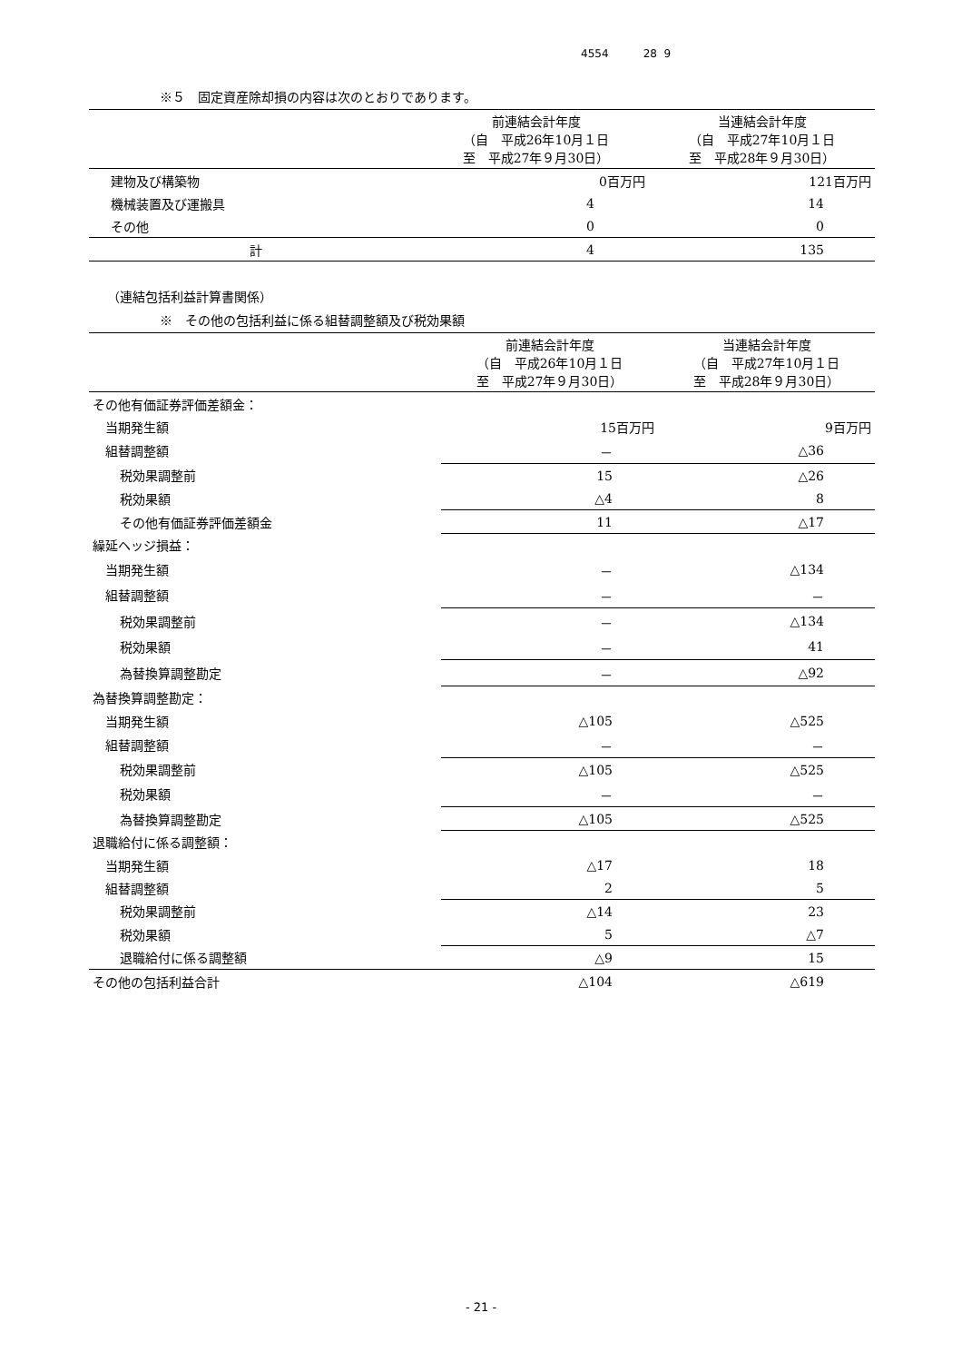4554 28 9
※５　固定資産除却損の内容は次のとおりであります。
| | 前連結会計年度 （自 平成26年10月１日 至 平成27年９月30日） | 当連結会計年度 （自 平成27年10月１日 至 平成28年９月30日） |
| --- | --- | --- |
| 建物及び構築物 | 0百万円 | 121百万円 |
| 機械装置及び運搬具 | 4 | 14 |
| その他 | 0 | 0 |
| 計 | 4 | 135 |
（連結包括利益計算書関係）
※　その他の包括利益に係る組替調整額及び税効果額
| | 前連結会計年度 （自 平成26年10月１日 至 平成27年９月30日） | 当連結会計年度 （自 平成27年10月１日 至 平成28年９月30日） |
| --- | --- | --- |
| その他有価証券評価差額金： | | |
| 当期発生額 | 15百万円 | 9百万円 |
| 組替調整額 | － | △36 |
| 税効果調整前 | 15 | △26 |
| 税効果額 | △4 | 8 |
| その他有価証券評価差額金 | 11 | △17 |
| 繰延ヘッジ損益： | | |
| 当期発生額 | － | △134 |
| 組替調整額 | － | － |
| 税効果調整前 | － | △134 |
| 税効果額 | － | 41 |
| 為替換算調整勘定 | － | △92 |
| 為替換算調整勘定： | | |
| 当期発生額 | △105 | △525 |
| 組替調整額 | － | － |
| 税効果調整前 | △105 | △525 |
| 税効果額 | － | － |
| 為替換算調整勘定 | △105 | △525 |
| 退職給付に係る調整額： | | |
| 当期発生額 | △17 | 18 |
| 組替調整額 | 2 | 5 |
| 税効果調整前 | △14 | 23 |
| 税効果額 | 5 | △7 |
| 退職給付に係る調整額 | △9 | 15 |
| その他の包括利益合計 | △104 | △619 |
- 21 -